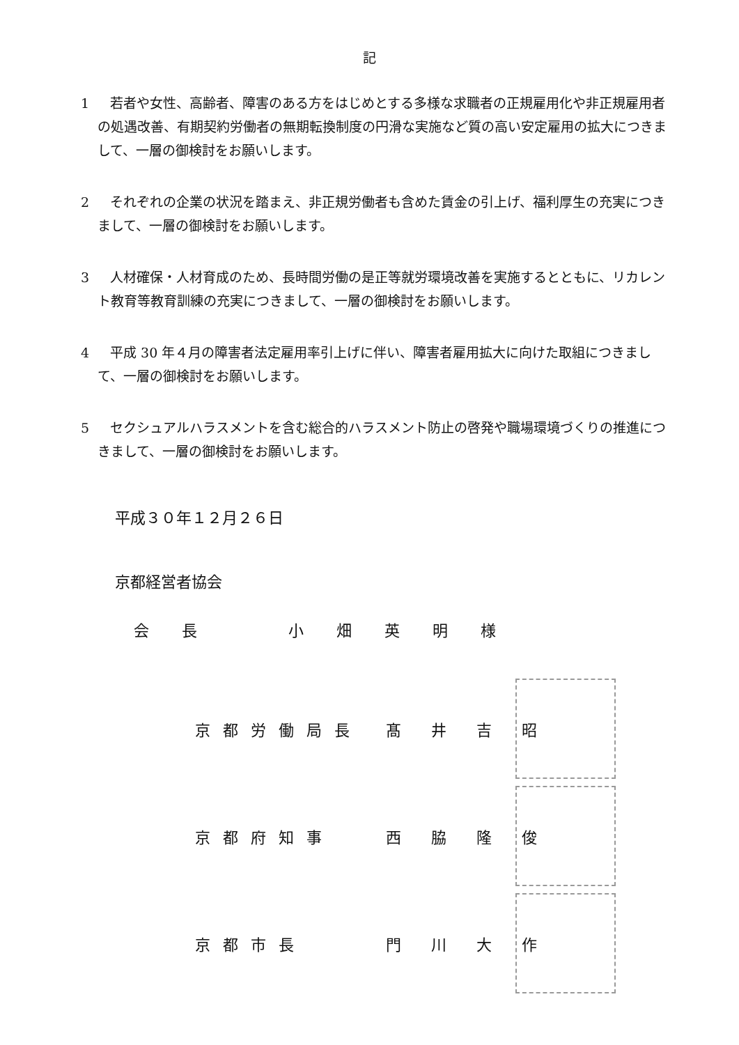記
1 若者や女性、高齢者、障害のある方をはじめとする多様な求職者の正規雇用化や非正規雇用者の処遇改善、有期契約労働者の無期転換制度の円滑な実施など質の高い安定雇用の拡大につきまして、一層の御検討をお願いします。
2 それぞれの企業の状況を踏まえ、非正規労働者も含めた賃金の引上げ、福利厚生の充実につきまして、一層の御検討をお願いします。
3 人材確保・人材育成のため、長時間労働の是正等就労環境改善を実施するとともに、リカレント教育等教育訓練の充実につきまして、一層の御検討をお願いします。
4 平成 30 年４月の障害者法定雇用率引上げに伴い、障害者雇用拡大に向けた取組につきまして、一層の御検討をお願いします。
5 セクシュアルハラスメントを含む総合的ハラスメント防止の啓発や職場環境づくりの推進につきまして、一層の御検討をお願いします。
平成３０年１２月２６日
京都経営者協会
会 長　　 小 畑 英 明 様
京都労働局長 髙 井 吉 昭
京都府知事 西 脇 隆 俊
京都市長 門 川 大 作